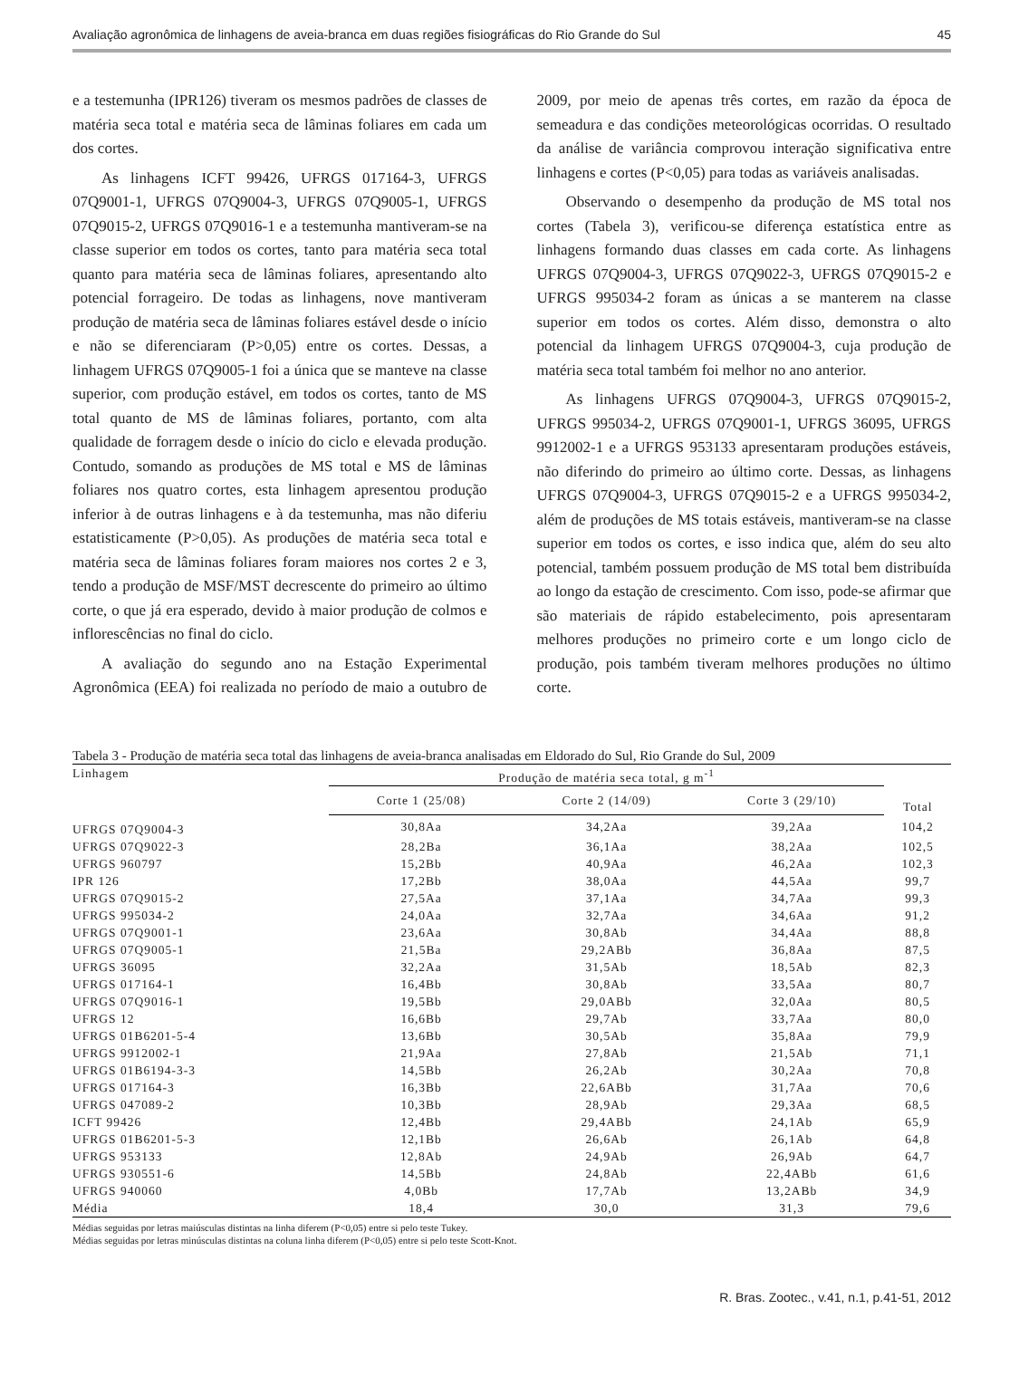Avaliação agronômica de linhagens de aveia-branca em duas regiões fisiográficas do Rio Grande do Sul 45
e a testemunha (IPR126) tiveram os mesmos padrões de classes de matéria seca total e matéria seca de lâminas foliares em cada um dos cortes.
As linhagens ICFT 99426, UFRGS 017164-3, UFRGS 07Q9001-1, UFRGS 07Q9004-3, UFRGS 07Q9005-1, UFRGS 07Q9015-2, UFRGS 07Q9016-1 e a testemunha mantiveram-se na classe superior em todos os cortes, tanto para matéria seca total quanto para matéria seca de lâminas foliares, apresentando alto potencial forrageiro. De todas as linhagens, nove mantiveram produção de matéria seca de lâminas foliares estável desde o início e não se diferenciaram (P>0,05) entre os cortes. Dessas, a linhagem UFRGS 07Q9005-1 foi a única que se manteve na classe superior, com produção estável, em todos os cortes, tanto de MS total quanto de MS de lâminas foliares, portanto, com alta qualidade de forragem desde o início do ciclo e elevada produção. Contudo, somando as produções de MS total e MS de lâminas foliares nos quatro cortes, esta linhagem apresentou produção inferior à de outras linhagens e à da testemunha, mas não diferiu estatisticamente (P>0,05). As produções de matéria seca total e matéria seca de lâminas foliares foram maiores nos cortes 2 e 3, tendo a produção de MSF/MST decrescente do primeiro ao último corte, o que já era esperado, devido à maior produção de colmos e inflorescências no final do ciclo.
A avaliação do segundo ano na Estação Experimental Agronômica (EEA) foi realizada no período de maio a outubro de 2009, por meio de apenas três cortes, em razão da época de semeadura e das condições meteorológicas ocorridas. O resultado da análise de variância comprovou interação significativa entre linhagens e cortes (P<0,05) para todas as variáveis analisadas.
Observando o desempenho da produção de MS total nos cortes (Tabela 3), verificou-se diferença estatística entre as linhagens formando duas classes em cada corte. As linhagens UFRGS 07Q9004-3, UFRGS 07Q9022-3, UFRGS 07Q9015-2 e UFRGS 995034-2 foram as únicas a se manterem na classe superior em todos os cortes. Além disso, demonstra o alto potencial da linhagem UFRGS 07Q9004-3, cuja produção de matéria seca total também foi melhor no ano anterior.
As linhagens UFRGS 07Q9004-3, UFRGS 07Q9015-2, UFRGS 995034-2, UFRGS 07Q9001-1, UFRGS 36095, UFRGS 9912002-1 e a UFRGS 953133 apresentaram produções estáveis, não diferindo do primeiro ao último corte. Dessas, as linhagens UFRGS 07Q9004-3, UFRGS 07Q9015-2 e a UFRGS 995034-2, além de produções de MS totais estáveis, mantiveram-se na classe superior em todos os cortes, e isso indica que, além do seu alto potencial, também possuem produção de MS total bem distribuída ao longo da estação de crescimento. Com isso, pode-se afirmar que são materiais de rápido estabelecimento, pois apresentaram melhores produções no primeiro corte e um longo ciclo de produção, pois também tiveram melhores produções no último corte.
Tabela 3 - Produção de matéria seca total das linhagens de aveia-branca analisadas em Eldorado do Sul, Rio Grande do Sul, 2009
| Linhagem | Produção de matéria seca total, g m<sup>-1</sup> | | | Total |
| --- | --- | --- | --- | --- |
| | Corte 1 (25/08) | Corte 2 (14/09) | Corte 3 (29/10) | |
| UFRGS 07Q9004-3 | 30,8Aa | 34,2Aa | 39,2Aa | 104,2 |
| UFRGS 07Q9022-3 | 28,2Ba | 36,1Aa | 38,2Aa | 102,5 |
| UFRGS 960797 | 15,2Bb | 40,9Aa | 46,2Aa | 102,3 |
| IPR 126 | 17,2Bb | 38,0Aa | 44,5Aa | 99,7 |
| UFRGS 07Q9015-2 | 27,5Aa | 37,1Aa | 34,7Aa | 99,3 |
| UFRGS 995034-2 | 24,0Aa | 32,7Aa | 34,6Aa | 91,2 |
| UFRGS 07Q9001-1 | 23,6Aa | 30,8Ab | 34,4Aa | 88,8 |
| UFRGS 07Q9005-1 | 21,5Ba | 29,2ABb | 36,8Aa | 87,5 |
| UFRGS 36095 | 32,2Aa | 31,5Ab | 18,5Ab | 82,3 |
| UFRGS 017164-1 | 16,4Bb | 30,8Ab | 33,5Aa | 80,7 |
| UFRGS 07Q9016-1 | 19,5Bb | 29,0ABb | 32,0Aa | 80,5 |
| UFRGS 12 | 16,6Bb | 29,7Ab | 33,7Aa | 80,0 |
| UFRGS 01B6201-5-4 | 13,6Bb | 30,5Ab | 35,8Aa | 79,9 |
| UFRGS 9912002-1 | 21,9Aa | 27,8Ab | 21,5Ab | 71,1 |
| UFRGS 01B6194-3-3 | 14,5Bb | 26,2Ab | 30,2Aa | 70,8 |
| UFRGS 017164-3 | 16,3Bb | 22,6ABb | 31,7Aa | 70,6 |
| UFRGS 047089-2 | 10,3Bb | 28,9Ab | 29,3Aa | 68,5 |
| ICFT 99426 | 12,4Bb | 29,4ABb | 24,1Ab | 65,9 |
| UFRGS 01B6201-5-3 | 12,1Bb | 26,6Ab | 26,1Ab | 64,8 |
| UFRGS 953133 | 12,8Ab | 24,9Ab | 26,9Ab | 64,7 |
| UFRGS 930551-6 | 14,5Bb | 24,8Ab | 22,4ABb | 61,6 |
| UFRGS 940060 | 4,0Bb | 17,7Ab | 13,2ABb | 34,9 |
| Média | 18,4 | 30,0 | 31,3 | 79,6 |
Médias seguidas por letras maiúsculas distintas na linha diferem (P<0,05) entre si pelo teste Tukey.
Médias seguidas por letras minúsculas distintas na coluna linha diferem (P<0,05) entre si pelo teste Scott-Knot.
R. Bras. Zootec., v.41, n.1, p.41-51, 2012